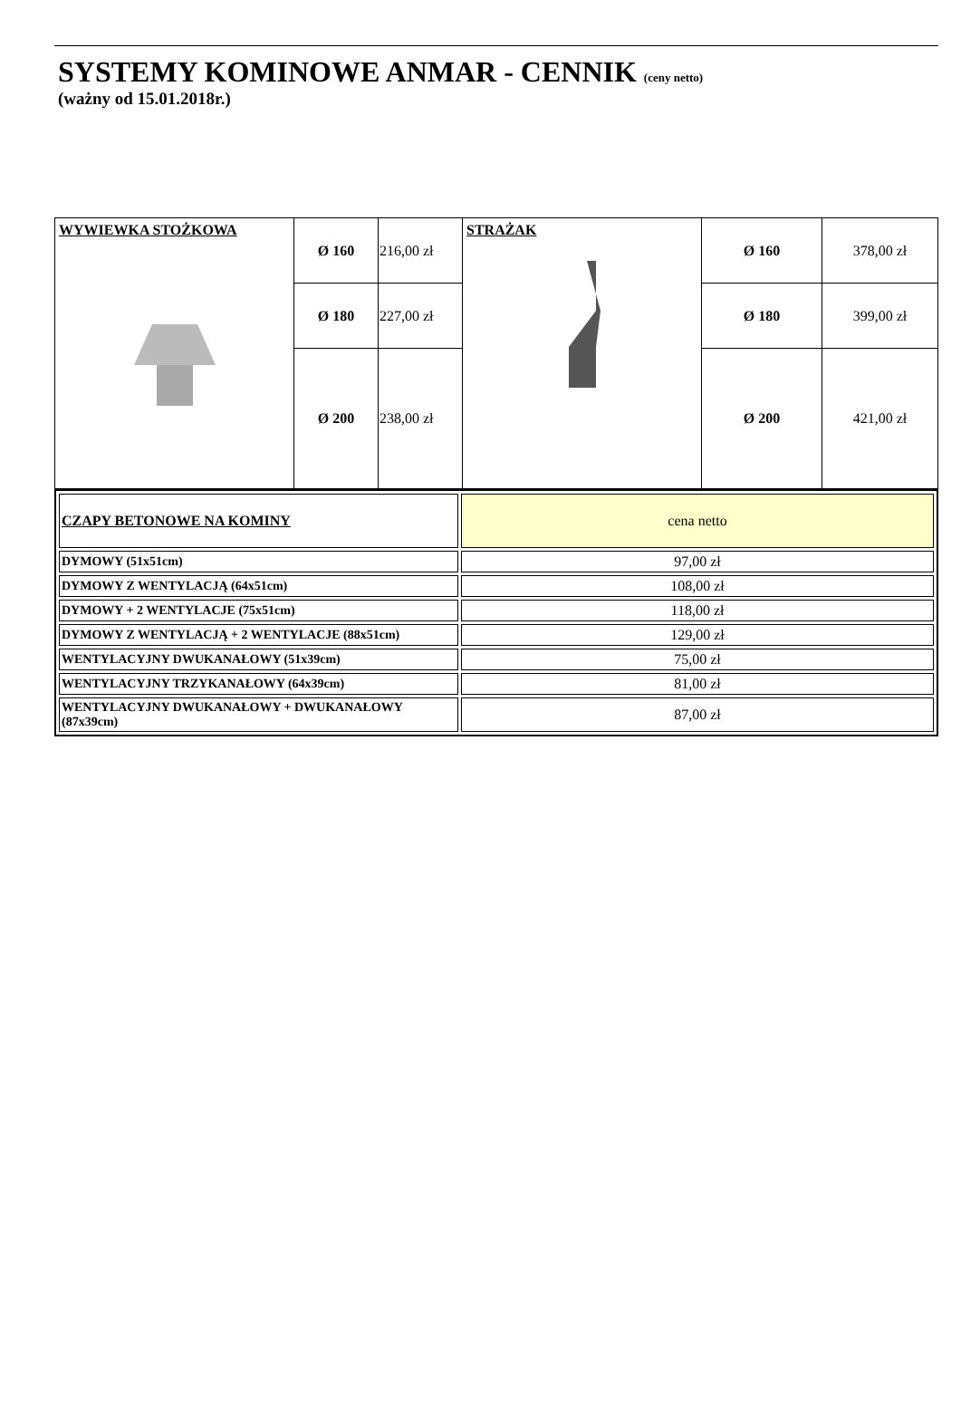SYSTEMY KOMINOWE ANMAR - CENNIK (ceny netto)
(ważny od 15.01.2018r.)
| WYWIEWKA STOŻKOWA | Ø 160 | 216,00 zł | STRAŻAK | Ø 160 | 378,00 zł |
| | Ø 180 | 227,00 zł | | Ø 180 | 399,00 zł |
| | Ø 200 | 238,00 zł | | Ø 200 | 421,00 zł |
| CZAPY BETONOWE NA KOMINY | cena netto |
| DYMOWY (51x51cm) | 97,00 zł |
| DYMOWY Z WENTYLACJĄ (64x51cm) | 108,00 zł |
| DYMOWY + 2 WENTYLACJE (75x51cm) | 118,00 zł |
| DYMOWY Z WENTYLACJĄ + 2 WENTYLACJE (88x51cm) | 129,00 zł |
| WENTYLACYJNY DWUKANAŁOWY (51x39cm) | 75,00 zł |
| WENTYLACYJNY TRZYKANAŁOWY (64x39cm) | 81,00 zł |
| WENTYLACYJNY DWUKANAŁOWY + DWUKANAŁOWY (87x39cm) | 87,00 zł |